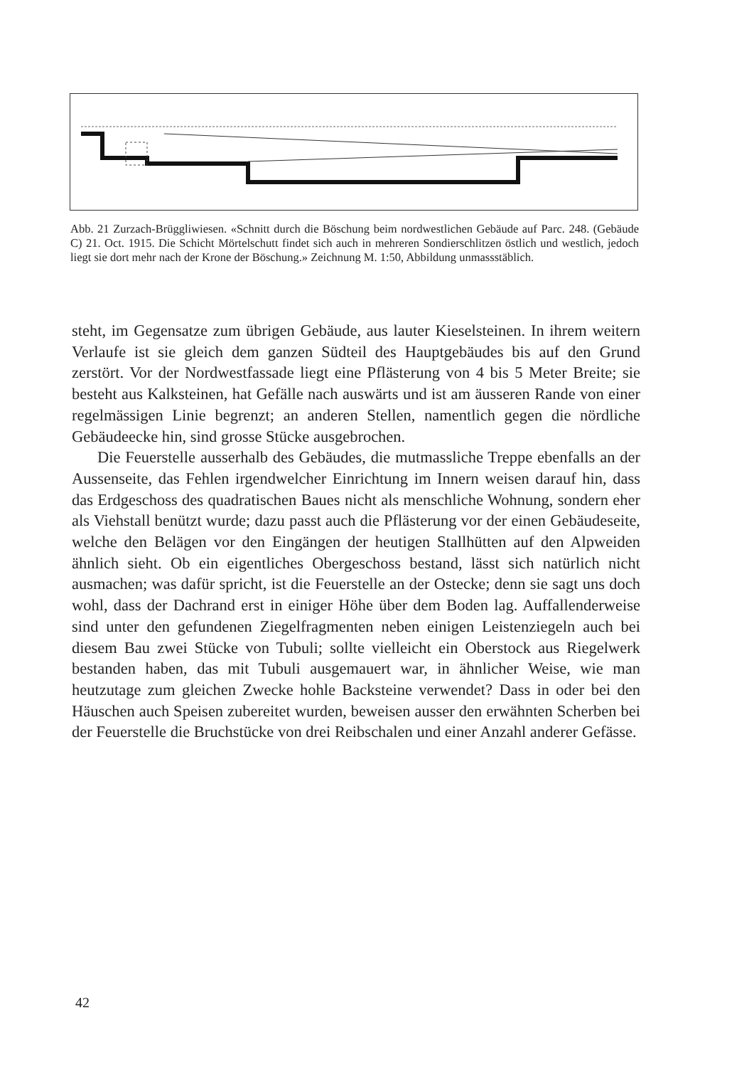Abb. 21 Zurzach-Brüggliwiesen. «Schnitt durch die Böschung beim nordwestlichen Gebäude auf Parc. 248. (Gebäude C) 21. Oct. 1915. Die Schicht Mörtelschutt findet sich auch in mehreren Sondierschlitzen östlich und westlich, jedoch liegt sie dort mehr nach der Krone der Böschung.» Zeichnung M. 1:50, Abbildung unmassstäblich.
steht, im Gegensatze zum übrigen Gebäude, aus lauter Kieselsteinen. In ihrem weitern Verlaufe ist sie gleich dem ganzen Südteil des Hauptgebäudes bis auf den Grund zerstört. Vor der Nordwestfassade liegt eine Pflästerung von 4 bis 5 Meter Breite; sie besteht aus Kalksteinen, hat Gefälle nach auswärts und ist am äusseren Rande von einer regelmässigen Linie begrenzt; an anderen Stellen, namentlich gegen die nördliche Gebäudeecke hin, sind grosse Stücke ausgebrochen.
Die Feuerstelle ausserhalb des Gebäudes, die mutmassliche Treppe ebenfalls an der Aussenseite, das Fehlen irgendwelcher Einrichtung im Innern weisen darauf hin, dass das Erdgeschoss des quadratischen Baues nicht als menschliche Wohnung, sondern eher als Viehstall benützt wurde; dazu passt auch die Pflästerung vor der einen Gebäudeseite, welche den Belägen vor den Eingängen der heutigen Stallhütten auf den Alpweiden ähnlich sieht. Ob ein eigentliches Obergeschoss bestand, lässt sich natürlich nicht ausmachen; was dafür spricht, ist die Feuerstelle an der Ostecke; denn sie sagt uns doch wohl, dass der Dachrand erst in einiger Höhe über dem Boden lag. Auffallenderweise sind unter den gefundenen Ziegelfragmenten neben einigen Leistenziegeln auch bei diesem Bau zwei Stücke von Tubuli; sollte vielleicht ein Oberstock aus Riegelwerk bestanden haben, das mit Tubuli ausgemauert war, in ähnlicher Weise, wie man heutzutage zum gleichen Zwecke hohle Backsteine verwendet? Dass in oder bei den Häuschen auch Speisen zubereitet wurden, beweisen ausser den erwähnten Scherben bei der Feuerstelle die Bruchstücke von drei Reibschalen und einer Anzahl anderer Gefässe.
42